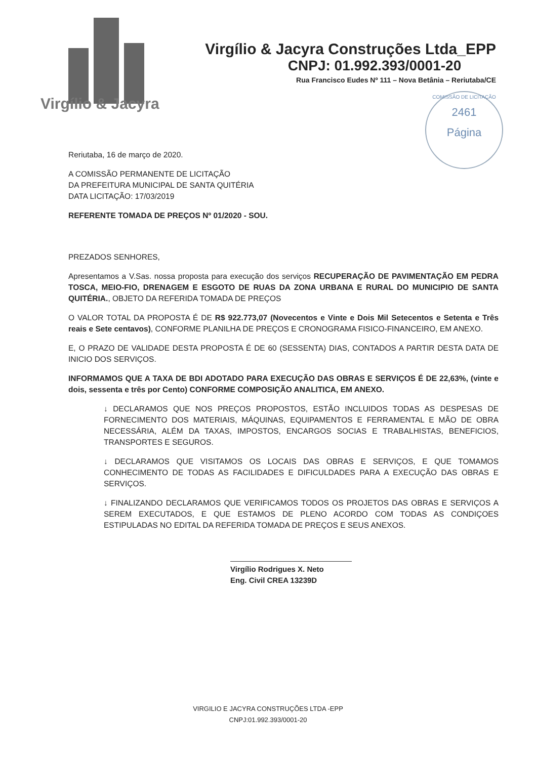Virgílio & Jacyra
Virgílio & Jacyra Construções Ltda_EPP
CNPJ: 01.992.393/0001-20
Rua Francisco Eudes Nº 111 – Nova Betânia – Reriutaba/CE
COMISSÃO DE LICITAÇÃO
2461
Página
Reriutaba, 16 de março de 2020.
A COMISSÃO PERMANENTE DE LICITAÇÃO
DA PREFEITURA MUNICIPAL DE SANTA QUITÉRIA
DATA LICITAÇÃO: 17/03/2019
REFERENTE TOMADA DE PREÇOS Nº 01/2020 - SOU.
PREZADOS SENHORES,
Apresentamos a V.Sas. nossa proposta para execução dos serviços RECUPERAÇÃO DE PAVIMENTAÇÃO EM PEDRA TOSCA, MEIO-FIO, DRENAGEM E ESGOTO DE RUAS DA ZONA URBANA E RURAL DO MUNICIPIO DE SANTA QUITÉRIA., OBJETO DA REFERIDA TOMADA DE PREÇOS
O VALOR TOTAL DA PROPOSTA É DE R$ 922.773,07 (Novecentos e Vinte e Dois Mil Setecentos e Setenta e Três reais e Sete centavos), CONFORME PLANILHA DE PREÇOS E CRONOGRAMA FISICO-FINANCEIRO, EM ANEXO.
E, O PRAZO DE VALIDADE DESTA PROPOSTA É DE 60 (SESSENTA) DIAS, CONTADOS A PARTIR DESTA DATA DE INICIO DOS SERVIÇOS.
INFORMAMOS QUE A TAXA DE BDI ADOTADO PARA EXECUÇÃO DAS OBRAS E SERVIÇOS É DE 22,63%, (vinte e dois, sessenta e três por Cento) CONFORME COMPOSIÇÃO ANALITICA, EM ANEXO.
↓ DECLARAMOS QUE NOS PREÇOS PROPOSTOS, ESTÃO INCLUIDOS TODAS AS DESPESAS DE FORNECIMENTO DOS MATERIAIS, MÁQUINAS, EQUIPAMENTOS E FERRAMENTAL E MÃO DE OBRA NECESSÁRIA, ALÉM DA TAXAS, IMPOSTOS, ENCARGOS SOCIAS E TRABALHISTAS, BENEFICIOS, TRANSPORTES E SEGUROS.
↓ DECLARAMOS QUE VISITAMOS OS LOCAIS DAS OBRAS E SERVIÇOS, E QUE TOMAMOS CONHECIMENTO DE TODAS AS FACILIDADES E DIFICULDADES PARA A EXECUÇÃO DAS OBRAS E SERVIÇOS.
↓ FINALIZANDO DECLARAMOS QUE VERIFICAMOS TODOS OS PROJETOS DAS OBRAS E SERVIÇOS A SEREM EXECUTADOS, E QUE ESTAMOS DE PLENO ACORDO COM TODAS AS CONDIÇOES ESTIPULADAS NO EDITAL DA REFERIDA TOMADA DE PREÇOS E SEUS ANEXOS.
Virgílio Rodrigues X. Neto
Eng. Civil CREA 13239D
VIRGILIO E JACYRA CONSTRUÇÕES LTDA -EPP
CNPJ:01.992.393/0001-20